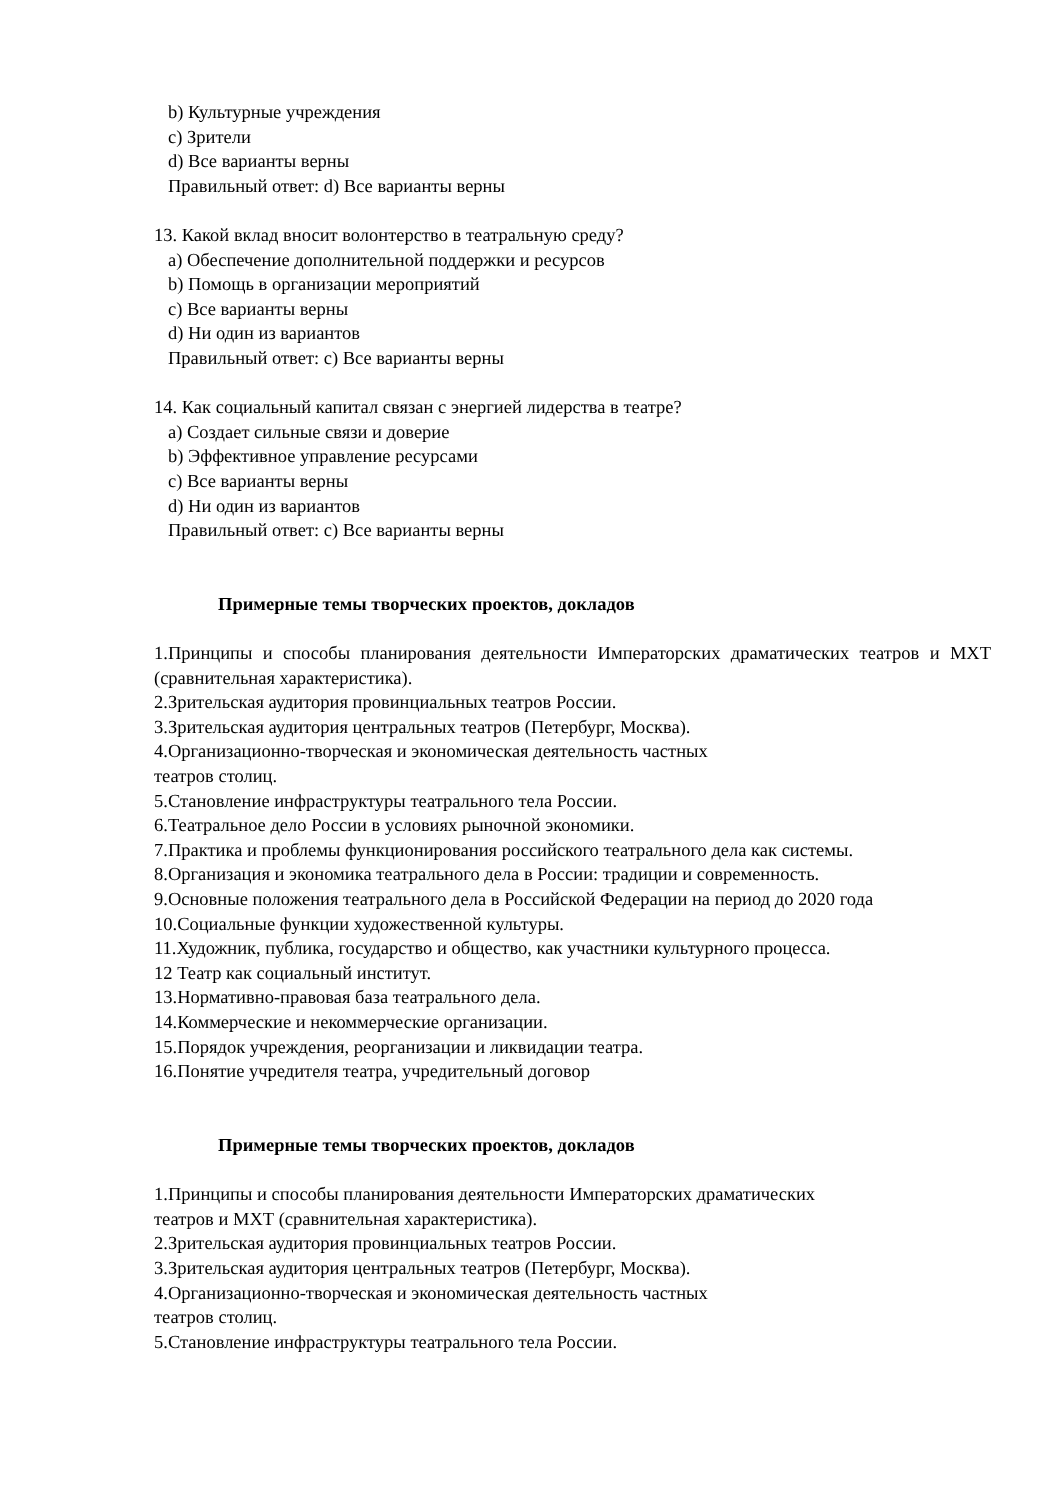b) Культурные учреждения
c) Зрители
d) Все варианты верны
Правильный ответ: d) Все варианты верны
13. Какой вклад вносит волонтерство в театральную среду?
a) Обеспечение дополнительной поддержки и ресурсов
b) Помощь в организации мероприятий
c) Все варианты верны
d) Ни один из вариантов
Правильный ответ: c) Все варианты верны
14. Как социальный капитал связан с энергией лидерства в театре?
a) Создает сильные связи и доверие
b) Эффективное управление ресурсами
c) Все варианты верны
d) Ни один из вариантов
Правильный ответ: c) Все варианты верны
Примерные темы творческих проектов, докладов
1.Принципы и способы планирования деятельности Императорских драматических театров и МХТ (сравнительная характеристика).
2.Зрительская аудитория провинциальных театров России.
3.Зрительская аудитория центральных театров (Петербург, Москва).
4.Организационно-творческая и экономическая деятельность частных
театров столиц.
5.Становление инфраструктуры театрального тела России.
6.Театральное дело России в условиях рыночной экономики.
7.Практика и проблемы функционирования российского театрального дела как системы.
8.Организация и экономика театрального дела в России: традиции и современность.
9.Основные положения театрального дела в Российской Федерации на период до 2020 года
10.Социальные функции художественной культуры.
11.Художник, публика, государство и общество, как участники культурного процесса.
12 Театр как социальный институт.
13.Нормативно-правовая база театрального дела.
14.Коммерческие и некоммерческие организации.
15.Порядок учреждения, реорганизации и ликвидации театра.
16.Понятие учредителя театра, учредительный договор
Примерные темы творческих проектов, докладов
1.Принципы и способы планирования деятельности Императорских драматических
театров и МХТ (сравнительная характеристика).
2.Зрительская аудитория провинциальных театров России.
3.Зрительская аудитория центральных театров (Петербург, Москва).
4.Организационно-творческая и экономическая деятельность частных
театров столиц.
5.Становление инфраструктуры театрального тела России.